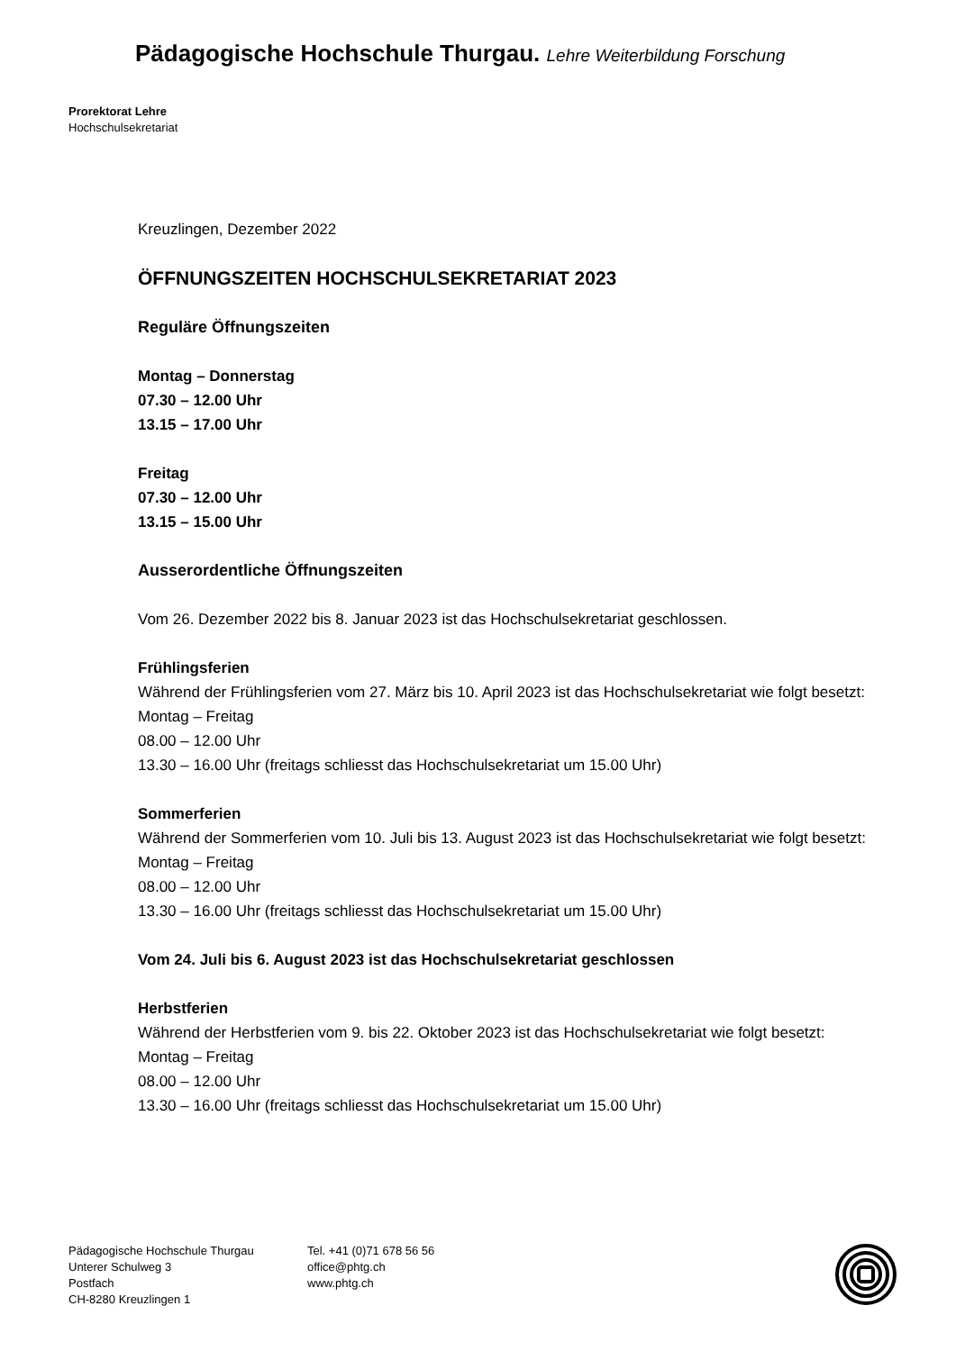Pädagogische Hochschule Thurgau. Lehre Weiterbildung Forschung
Prorektorat Lehre
Hochschulsekretariat
Kreuzlingen, Dezember 2022
ÖFFNUNGSZEITEN HOCHSCHULSEKRETARIAT 2023
Reguläre Öffnungszeiten
Montag – Donnerstag
07.30 – 12.00 Uhr
13.15 – 17.00 Uhr
Freitag
07.30 – 12.00 Uhr
13.15 – 15.00 Uhr
Ausserordentliche Öffnungszeiten
Vom 26. Dezember 2022 bis 8. Januar 2023 ist das Hochschulsekretariat geschlossen.
Frühlingsferien
Während der Frühlingsferien vom 27. März bis 10. April 2023 ist das Hochschulsekretariat wie folgt besetzt:
Montag – Freitag
08.00 – 12.00 Uhr
13.30 – 16.00 Uhr (freitags schliesst das Hochschulsekretariat um 15.00 Uhr)
Sommerferien
Während der Sommerferien vom 10. Juli bis 13. August 2023 ist das Hochschulsekretariat wie folgt besetzt:
Montag – Freitag
08.00 – 12.00 Uhr
13.30 – 16.00 Uhr (freitags schliesst das Hochschulsekretariat um 15.00 Uhr)
Vom 24. Juli bis 6. August 2023 ist das Hochschulsekretariat geschlossen
Herbstferien
Während der Herbstferien vom 9. bis 22. Oktober 2023 ist das Hochschulsekretariat wie folgt besetzt:
Montag – Freitag
08.00 – 12.00 Uhr
13.30 – 16.00 Uhr (freitags schliesst das Hochschulsekretariat um 15.00 Uhr)
Pädagogische Hochschule Thurgau
Unterer Schulweg 3
Postfach
CH-8280 Kreuzlingen 1
Tel. +41 (0)71 678 56 56
office@phtg.ch
www.phtg.ch